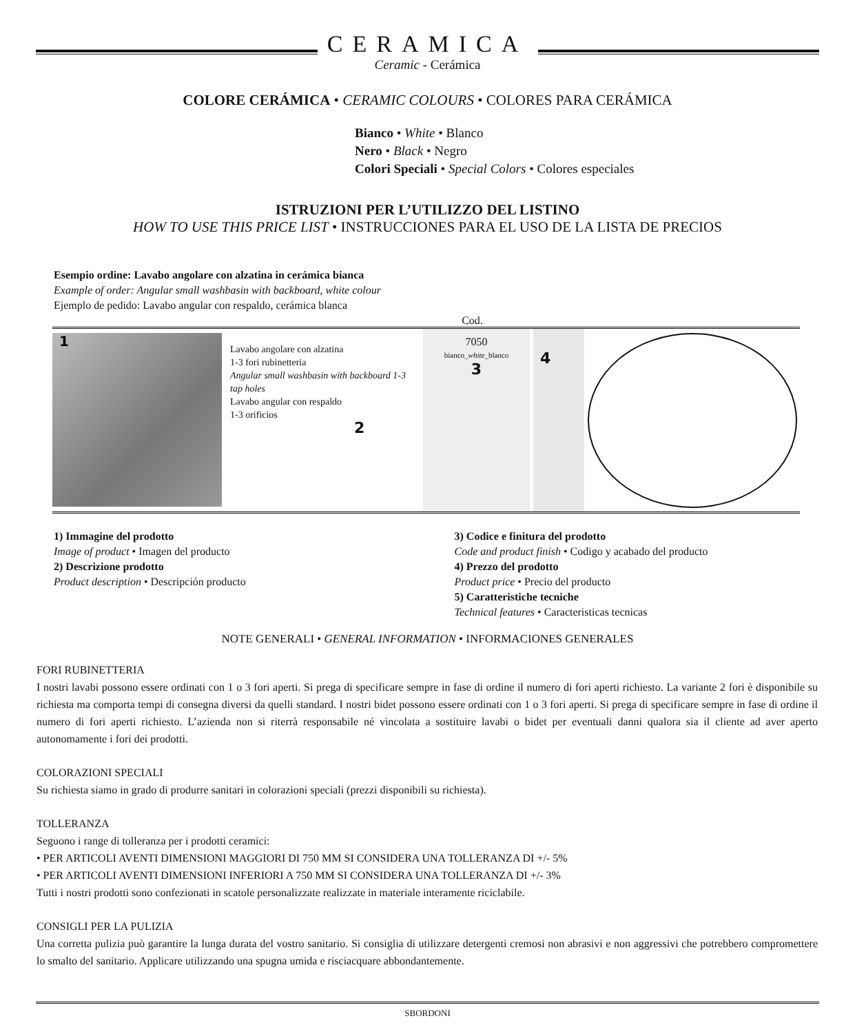CERAMICA
Ceramic - Cerámica
COLORE CERÁMICA • CERAMIC COLOURS • COLORES PARA CERÁMICA
Bianco • White • Blanco
Nero • Black • Negro
Colori Speciali • Special Colors • Colores especiales
ISTRUZIONI PER L’UTILIZZO DEL LISTINO
HOW TO USE THIS PRICE LIST • INSTRUCCIONES PARA EL USO DE LA LISTA DE PRECIOS
Esempio ordine: Lavabo angolare con alzatina in cerámica bianca
Example of order: Angular small washbasin with backboard, white colour
Ejemplo de pedido: Lavabo angular con respaldo, cerámica blanca
Cod.
1
Lavabo angolare con alzatina
1-3 fori rubinetteria
Angular small washbasin with backboard 1-3 tap holes
Lavabo angular con respaldo
1-3 orificios
2
7050
bianco_white_blanco
3
4
680 125 60 65 110 300 540 115 55 Ø24 240 Ø45
1) Immagine del prodotto
Image of product • Imagen del producto
2) Descrizione prodotto
Product description • Descripción producto
3) Codice e finitura del prodotto
Code and product finish • Codigo y acabado del producto
4) Prezzo del prodotto
Product price • Precio del producto
5) Caratteristiche tecniche
Technical features • Caracteristicas tecnicas
NOTE GENERALI • GENERAL INFORMATION • INFORMACIONES GENERALES
FORI RUBINETTERIA
I nostri lavabi possono essere ordinati con 1 o 3 fori aperti. Si prega di specificare sempre in fase di ordine il numero di fori aperti richiesto. La variante 2 fori è disponibile su richiesta ma comporta tempi di consegna diversi da quelli standard. I nostri bidet possono essere ordinati con 1 o 3 fori aperti. Si prega di specificare sempre in fase di ordine il numero di fori aperti richiesto. L’azienda non si riterrà responsabile né vincolata a sostituire lavabi o bidet per eventuali danni qualora sia il cliente ad aver aperto autonomamente i fori dei prodotti.
COLORAZIONI SPECIALI
Su richiesta siamo in grado di produrre sanitari in colorazioni speciali (prezzi disponibili su richiesta).
TOLLERANZA
Seguono i range di tolleranza per i prodotti ceramici:
• PER ARTICOLI AVENTI DIMENSIONI MAGGIORI DI 750 MM SI CONSIDERA UNA TOLLERANZA DI +/- 5%
• PER ARTICOLI AVENTI DIMENSIONI INFERIORI A 750 MM SI CONSIDERA UNA TOLLERANZA DI +/- 3%
Tutti i nostri prodotti sono confezionati in scatole personalizzate realizzate in materiale interamente riciclabile.
CONSIGLI PER LA PULIZIA
Una corretta pulizia può garantire la lunga durata del vostro sanitario. Si consiglia di utilizzare detergenti cremosi non abrasivi e non aggressivi che potrebbero compromettere lo smalto del sanitario. Applicare utilizzando una spugna umida e risciacquare abbondantemente.
SBORDONI